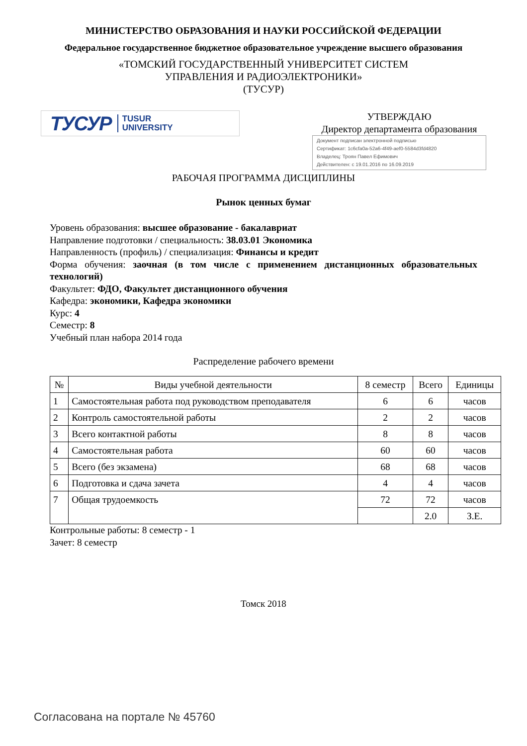МИНИСТЕРСТВО ОБРАЗОВАНИЯ И НАУКИ РОССИЙСКОЙ ФЕДЕРАЦИИ
Федеральное государственное бюджетное образовательное учреждение высшего образования
«ТОМСКИЙ ГОСУДАРСТВЕННЫЙ УНИВЕРСИТЕТ СИСТЕМ
УПРАВЛЕНИЯ И РАДИОЭЛЕКТРОНИКИ»
(ТУСУР)
ТУСУР TUSUR
UNIVERSITY
УТВЕРЖДАЮ
Директор департамента образования
Документ подписан электронной подписью
Сертификат: 1c6cfa0a-52a6-4f49-aef0-5584d3fd4820
Владелец: Троян Павел Ефимович
Действителен: с 19.01.2016 по 16.09.2019
РАБОЧАЯ ПРОГРАММА ДИСЦИПЛИНЫ
Рынок ценных бумаг
Уровень образования: высшее образование - бакалавриат
Направление подготовки / специальность: 38.03.01 Экономика
Направленность (профиль) / специализация: Финансы и кредит
Форма обучения: заочная (в том числе с применением дистанционных образовательных технологий)
Факультет: ФДО, Факультет дистанционного обучения
Кафедра: экономики, Кафедра экономики
Курс: 4
Семестр: 8
Учебный план набора 2014 года
Распределение рабочего времени
| № | Виды учебной деятельности | 8 семестр | Всего | Единицы |
| --- | --- | --- | --- | --- |
| 1 | Самостоятельная работа под руководством преподавателя | 6 | 6 | часов |
| 2 | Контроль самостоятельной работы | 2 | 2 | часов |
| 3 | Всего контактной работы | 8 | 8 | часов |
| 4 | Самостоятельная работа | 60 | 60 | часов |
| 5 | Всего (без экзамена) | 68 | 68 | часов |
| 6 | Подготовка и сдача зачета | 4 | 4 | часов |
| 7 | Общая трудоемкость | 72 | 72 | часов |
| | | | 2.0 | З.Е. |
Контрольные работы: 8 семестр - 1
Зачет: 8 семестр
Томск 2018
Согласована на портале № 45760